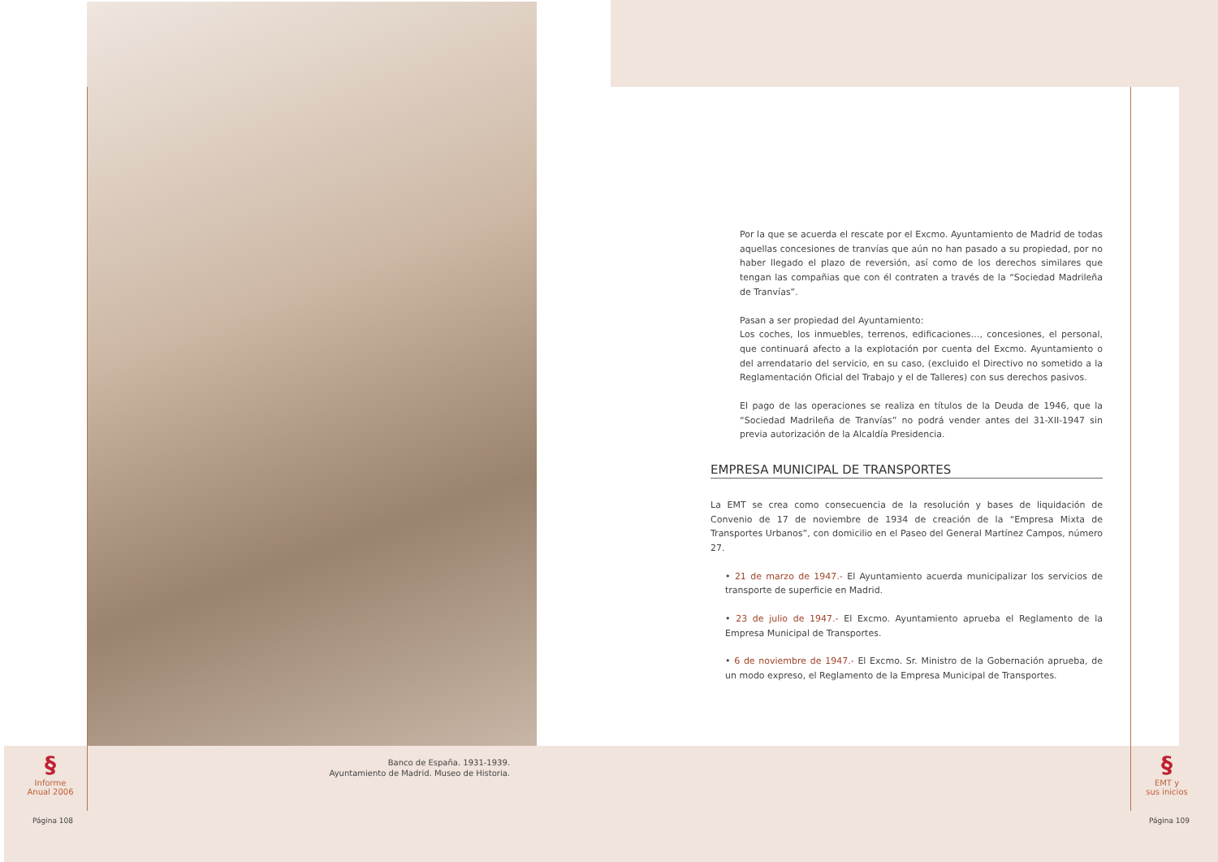Por la que se acuerda el rescate por el Excmo. Ayuntamiento de Madrid de todas aquellas concesiones de tranvías que aún no han pasado a su propiedad, por no haber llegado el plazo de reversión, así como de los derechos similares que tengan las compañias que con él contraten a través de la “Sociedad Madrileña de Tranvías”.
Pasan a ser propiedad del Ayuntamiento:
Los coches, los inmuebles, terrenos, edificaciones…, concesiones, el personal, que continuará afecto a la explotación por cuenta del Excmo. Ayuntamiento o del arrendatario del servicio, en su caso, (excluido el Directivo no sometido a la Reglamentación Oficial del Trabajo y el de Talleres) con sus derechos pasivos.
El pago de las operaciones se realiza en títulos de la Deuda de 1946, que la “Sociedad Madrileña de Tranvías” no podrá vender antes del 31-XII-1947 sin previa autorización de la Alcaldía Presidencia.
EMPRESA MUNICIPAL DE TRANSPORTES
La EMT se crea como consecuencia de la resolución y bases de liquidación de Convenio de 17 de noviembre de 1934 de creación de la “Empresa Mixta de Transportes Urbanos”, con domicilio en el Paseo del General Martínez Campos, número 27.
• 21 de marzo de 1947.- El Ayuntamiento acuerda municipalizar los servicios de transporte de superficie en Madrid.
• 23 de julio de 1947.- El Excmo. Ayuntamiento aprueba el Reglamento de la Empresa Municipal de Transportes.
• 6 de noviembre de 1947.- El Excmo. Sr. Ministro de la Gobernación aprueba, de un modo expreso, el Reglamento de la Empresa Municipal de Transportes.
Banco de España. 1931-1939.
Ayuntamiento de Madrid. Museo de Historia.
§
Informe
Anual 2006
Página 108
§
EMT y
sus inicios
Página 109